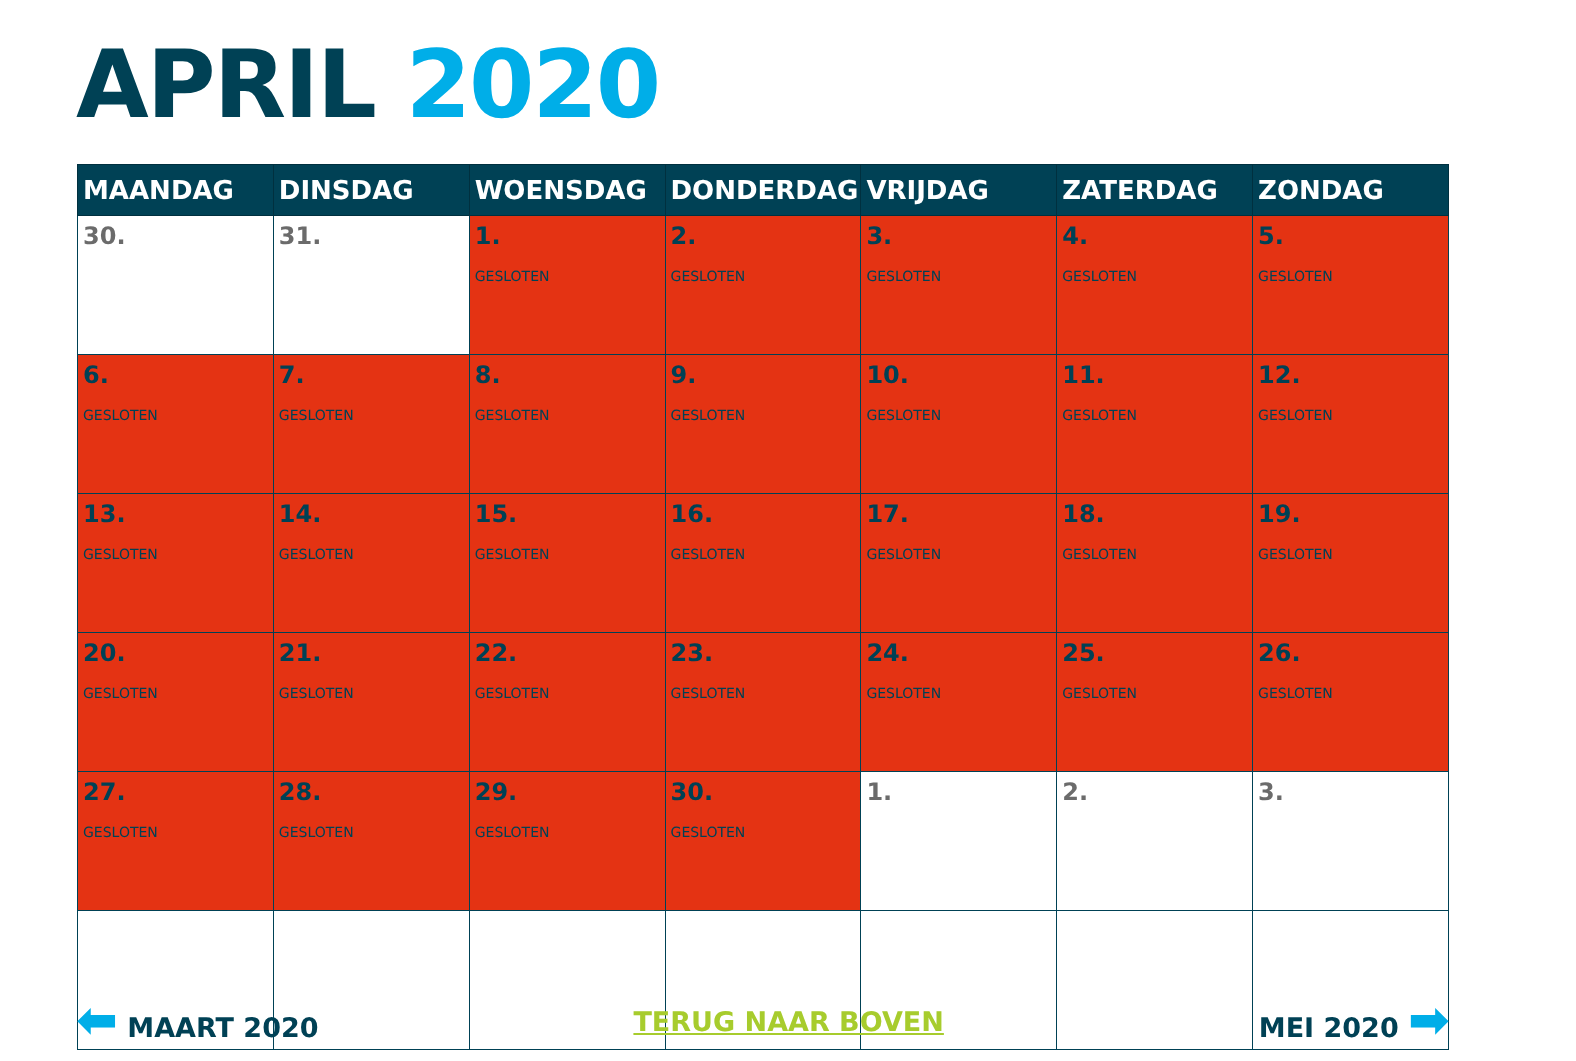APRIL 2020
| MAANDAG | DINSDAG | WOENSDAG | DONDERDAG | VRIJDAG | ZATERDAG | ZONDAG |
| --- | --- | --- | --- | --- | --- | --- |
| 30. | 31. | 1. GESLOTEN | 2. GESLOTEN | 3. GESLOTEN | 4. GESLOTEN | 5. GESLOTEN |
| 6. GESLOTEN | 7. GESLOTEN | 8. GESLOTEN | 9. GESLOTEN | 10. GESLOTEN | 11. GESLOTEN | 12. GESLOTEN |
| 13. GESLOTEN | 14. GESLOTEN | 15. GESLOTEN | 16. GESLOTEN | 17. GESLOTEN | 18. GESLOTEN | 19. GESLOTEN |
| 20. GESLOTEN | 21. GESLOTEN | 22. GESLOTEN | 23. GESLOTEN | 24. GESLOTEN | 25. GESLOTEN | 26. GESLOTEN |
| 27. GESLOTEN | 28. GESLOTEN | 29. GESLOTEN | 30. GESLOTEN | 1. | 2. | 3. |
⬅ MAART 2020 TERUG NAAR BOVEN MEI 2020 ➡